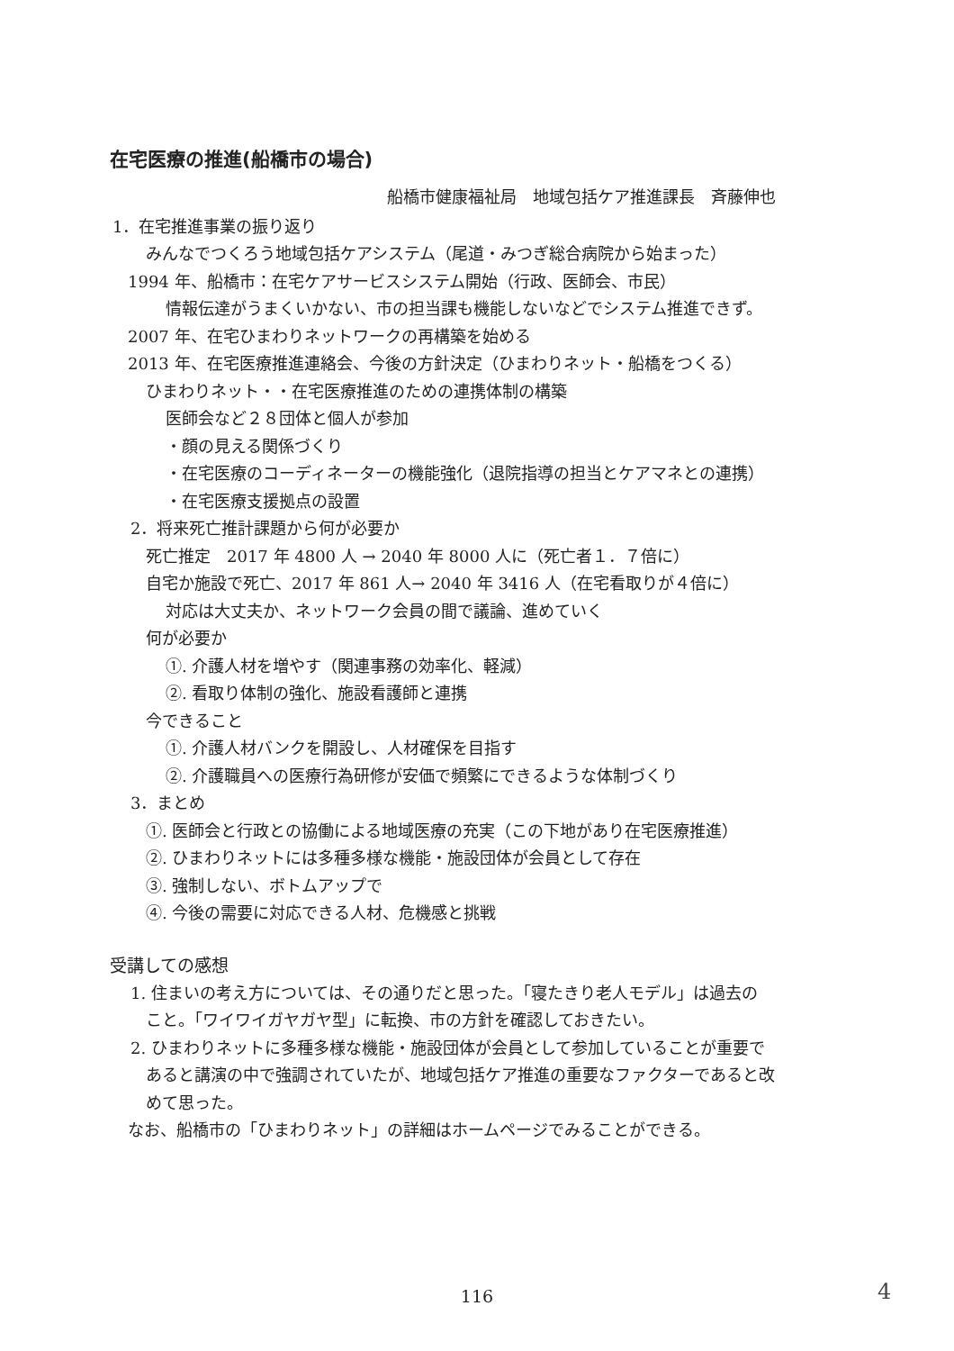在宅医療の推進(船橋市の場合)
船橋市健康福祉局　地域包括ケア推進課長　斉藤伸也
1．在宅推進事業の振り返り
みんなでつくろう地域包括ケアシステム（尾道・みつぎ総合病院から始まった）
1994 年、船橋市：在宅ケアサービスシステム開始（行政、医師会、市民）
情報伝達がうまくいかない、市の担当課も機能しないなどでシステム推進できず。
2007 年、在宅ひまわりネットワークの再構築を始める
2013 年、在宅医療推進連絡会、今後の方針決定（ひまわりネット・船橋をつくる）
ひまわりネット・・在宅医療推進のための連携体制の構築
医師会など２８団体と個人が参加
・顔の見える関係づくり
・在宅医療のコーディネーターの機能強化（退院指導の担当とケアマネとの連携）
・在宅医療支援拠点の設置
2．将来死亡推計課題から何が必要か
死亡推定　2017 年 4800 人 → 2040 年 8000 人に（死亡者１．７倍に）
自宅か施設で死亡、2017 年 861 人→ 2040 年 3416 人（在宅看取りが４倍に）
対応は大丈夫か、ネットワーク会員の間で議論、進めていく
何が必要か
①. 介護人材を増やす（関連事務の効率化、軽減）
②. 看取り体制の強化、施設看護師と連携
今できること
①. 介護人材バンクを開設し、人材確保を目指す
②. 介護職員への医療行為研修が安価で頻繁にできるような体制づくり
3．まとめ
①. 医師会と行政との協働による地域医療の充実（この下地があり在宅医療推進）
②. ひまわりネットには多種多様な機能・施設団体が会員として存在
③. 強制しない、ボトムアップで
④. 今後の需要に対応できる人材、危機感と挑戦
受講しての感想
1. 住まいの考え方については、その通りだと思った。「寝たきり老人モデル」は過去の
こと。「ワイワイガヤガヤ型」に転換、市の方針を確認しておきたい。
2. ひまわりネットに多種多様な機能・施設団体が会員として参加していることが重要で
あると講演の中で強調されていたが、地域包括ケア推進の重要なファクターであると改
めて思った。
なお、船橋市の「ひまわりネット」の詳細はホームページでみることができる。
116 4